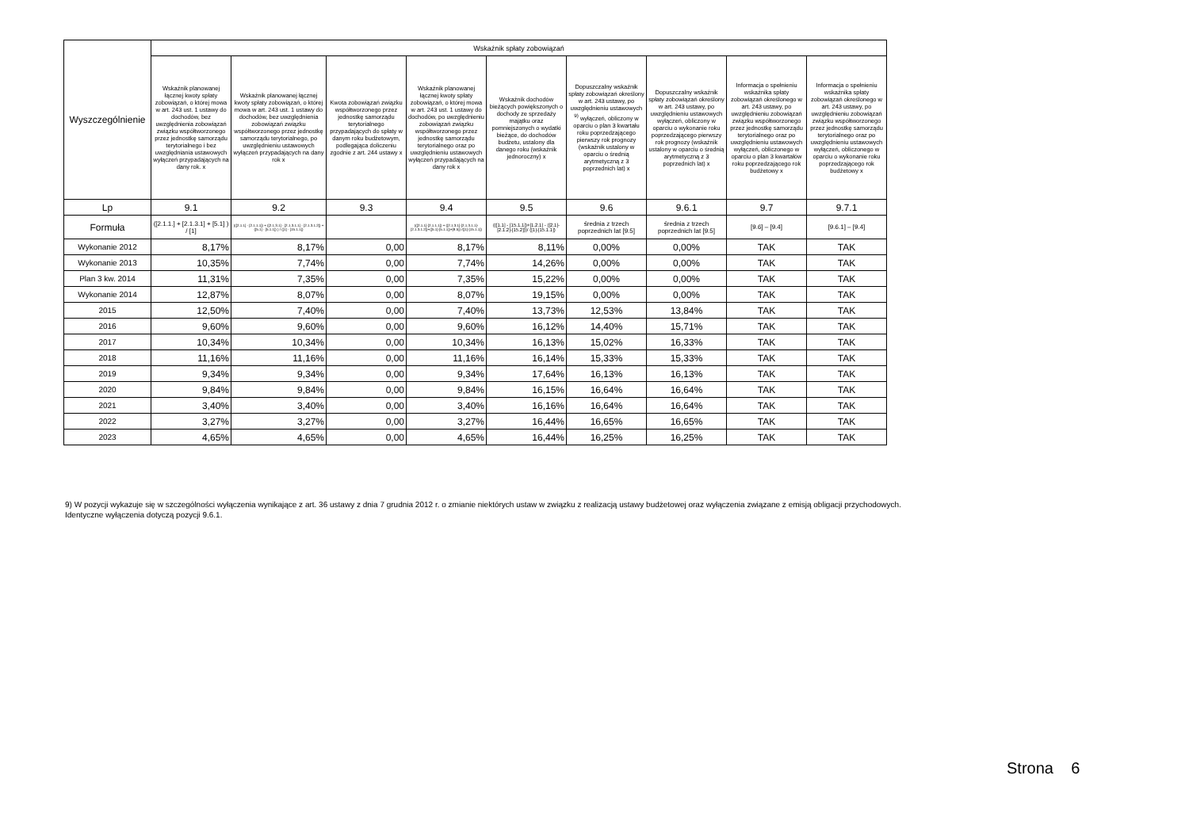| Wyszczególnienie | Wskaźnik spłaty zobowiązań | | | | | | | | |
| --- | --- | --- | --- | --- | --- | --- | --- | --- | --- |
| | Wskaźnik planowanej łącznej kwoty spłaty zobowiązań, o której mowa w art. 243 ust. 1 ustawy do dochodów, bez uwzględnienia zobowiązań związku współtworzonego przez jednostkę samorządu terytorialnego i bez uwzględniania ustawowych wyłączeń przypadających na dany rok. x | Wskaźnik planowanej łącznej kwoty spłaty zobowiązań, o której mowa w art. 243 ust. 1 ustawy do dochodów, bez uwzględnienia zobowiązań związku współtworzonego przez jednostkę samorządu terytorialnego, po uwzględnieniu ustawowych wyłączeń przypadających na dany rok x | Kwota zobowiązań związku współtworzonego przez jednostkę samorządu terytorialnego przypadających do spłaty w danym roku budżetowym, podlegająca doliczeniu zgodnie z art. 244 ustawy x | Wskaźnik planowanej łącznej kwoty spłaty zobowiązań, o której mowa w art. 243 ust. 1 ustawy do dochodów, po uwzględnieniu zobowiązań związku współtworzonego przez jednostkę samorządu terytorialnego oraz po uwzględnieniu ustawowych wyłączeń przypadających na dany rok x | Wskaźnik dochodów bieżących powiększonych o dochody ze sprzedaży majątku oraz pomniejszonych o wydatki bieżące, do dochodów budżetu, ustalony dla danego roku (wskaźnik jednoroczny) x | Dopuszczalny wskaźnik spłaty zobowiązań określony w art. 243 ustawy, po uwzględnieniu ustawowych <sup>9)</sup> wyłączeń, obliczony w oparciu o plan 3 kwartału roku poprzedzającego pierwszy rok prognozy (wskaźnik ustalony w oparciu o średnią arytmetyczną z 3 poprzednich lat) x | Dopuszczalny wskaźnik spłaty zobowiązań określony w art. 243 ustawy, po uwzględnieniu ustawowych wyłączeń, obliczony w oparciu o wykonanie roku poprzedzającego pierwszy rok prognozy (wskaźnik ustalony w oparciu o średnią arytmetyczną z 3 poprzednich lat) x | Informacja o spełnieniu wskaźnika spłaty zobowiązań określonego w art. 243 ustawy, po uwzględnieniu zobowiązań związku współtworzonego przez jednostkę samorządu terytorialnego oraz po uwzględnieniu ustawowych wyłączeń, obliczonego w oparciu o plan 3 kwartałów roku poprzedzającego rok budżetowy x | Informacja o spełnieniu wskaźnika spłaty zobowiązań określonego w art. 243 ustawy, po uwzględnieniu zobowiązań związku współtworzonego przez jednostkę samorządu terytorialnego oraz po uwzględnieniu ustawowych wyłączeń, obliczonego w oparciu o wykonanie roku poprzedzającego rok budżetowy x |
| Lp | 9.1 | 9.2 | 9.3 | 9.4 | 9.5 | 9.6 | 9.6.1 | 9.7 | 9.7.1 |
| Formuła | ([2.1.1.] + [2.1.3.1] + [5.1] ) / [1] | (([2.1.1] - [2.1.1.1]) + ([2.1.3.1] - [2.1.3.1.1] - [2.1.3.1.2]) + ([5.1] - [5.1.1]) ) / ([1] - [15.1.1]) | | (([2.1.1]-[2.1.1.1]) + ([2.1.3.1]-[2.1.3.1.1]-[2.1.3.1.2])+([5.1]-[5.1.1])+[9.5]) /([1]-[15.1.1]) | (([1.1] - [15.1.1])+[1.2.1] - ([2.1]-[2.1.2]-[15.2]))/ ([1]-[15.1.1]) | średnia z trzech poprzednich lat [9.5] | średnia z trzech poprzednich lat [9.5] | [9.6] – [9.4] | [9.6.1] – [9.4] |
| Wykonanie 2012 | 8,17% | 8,17% | 0,00 | 8,17% | 8,11% | 0,00% | 0,00% | TAK | TAK |
| Wykonanie 2013 | 10,35% | 7,74% | 0,00 | 7,74% | 14,26% | 0,00% | 0,00% | TAK | TAK |
| Plan 3 kw. 2014 | 11,31% | 7,35% | 0,00 | 7,35% | 15,22% | 0,00% | 0,00% | TAK | TAK |
| Wykonanie 2014 | 12,87% | 8,07% | 0,00 | 8,07% | 19,15% | 0,00% | 0,00% | TAK | TAK |
| 2015 | 12,50% | 7,40% | 0,00 | 7,40% | 13,73% | 12,53% | 13,84% | TAK | TAK |
| 2016 | 9,60% | 9,60% | 0,00 | 9,60% | 16,12% | 14,40% | 15,71% | TAK | TAK |
| 2017 | 10,34% | 10,34% | 0,00 | 10,34% | 16,13% | 15,02% | 16,33% | TAK | TAK |
| 2018 | 11,16% | 11,16% | 0,00 | 11,16% | 16,14% | 15,33% | 15,33% | TAK | TAK |
| 2019 | 9,34% | 9,34% | 0,00 | 9,34% | 17,64% | 16,13% | 16,13% | TAK | TAK |
| 2020 | 9,84% | 9,84% | 0,00 | 9,84% | 16,15% | 16,64% | 16,64% | TAK | TAK |
| 2021 | 3,40% | 3,40% | 0,00 | 3,40% | 16,16% | 16,64% | 16,64% | TAK | TAK |
| 2022 | 3,27% | 3,27% | 0,00 | 3,27% | 16,44% | 16,65% | 16,65% | TAK | TAK |
| 2023 | 4,65% | 4,65% | 0,00 | 4,65% | 16,44% | 16,25% | 16,25% | TAK | TAK |
9) W pozycji wykazuje się w szczególności wyłączenia wynikające z art. 36 ustawy z dnia 7 grudnia 2012 r. o zmianie niektórych ustaw w związku z realizacją ustawy budżetowej oraz wyłączenia związane z emisją obligacji przychodowych.
Identyczne wyłączenia dotyczą pozycji 9.6.1.
Strona 6